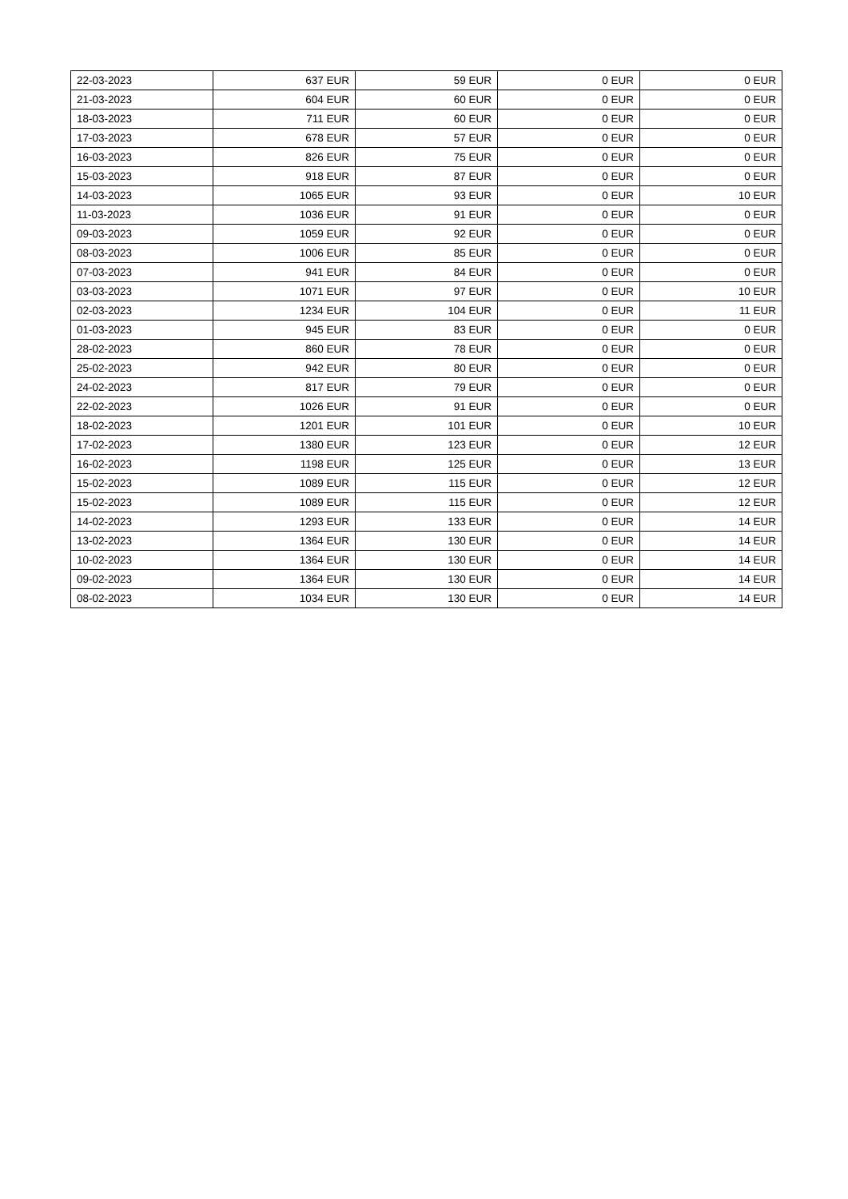| 22-03-2023 | 637 EUR | 59 EUR | 0 EUR | 0 EUR |
| 21-03-2023 | 604 EUR | 60 EUR | 0 EUR | 0 EUR |
| 18-03-2023 | 711 EUR | 60 EUR | 0 EUR | 0 EUR |
| 17-03-2023 | 678 EUR | 57 EUR | 0 EUR | 0 EUR |
| 16-03-2023 | 826 EUR | 75 EUR | 0 EUR | 0 EUR |
| 15-03-2023 | 918 EUR | 87 EUR | 0 EUR | 0 EUR |
| 14-03-2023 | 1065 EUR | 93 EUR | 0 EUR | 10 EUR |
| 11-03-2023 | 1036 EUR | 91 EUR | 0 EUR | 0 EUR |
| 09-03-2023 | 1059 EUR | 92 EUR | 0 EUR | 0 EUR |
| 08-03-2023 | 1006 EUR | 85 EUR | 0 EUR | 0 EUR |
| 07-03-2023 | 941 EUR | 84 EUR | 0 EUR | 0 EUR |
| 03-03-2023 | 1071 EUR | 97 EUR | 0 EUR | 10 EUR |
| 02-03-2023 | 1234 EUR | 104 EUR | 0 EUR | 11 EUR |
| 01-03-2023 | 945 EUR | 83 EUR | 0 EUR | 0 EUR |
| 28-02-2023 | 860 EUR | 78 EUR | 0 EUR | 0 EUR |
| 25-02-2023 | 942 EUR | 80 EUR | 0 EUR | 0 EUR |
| 24-02-2023 | 817 EUR | 79 EUR | 0 EUR | 0 EUR |
| 22-02-2023 | 1026 EUR | 91 EUR | 0 EUR | 0 EUR |
| 18-02-2023 | 1201 EUR | 101 EUR | 0 EUR | 10 EUR |
| 17-02-2023 | 1380 EUR | 123 EUR | 0 EUR | 12 EUR |
| 16-02-2023 | 1198 EUR | 125 EUR | 0 EUR | 13 EUR |
| 15-02-2023 | 1089 EUR | 115 EUR | 0 EUR | 12 EUR |
| 15-02-2023 | 1089 EUR | 115 EUR | 0 EUR | 12 EUR |
| 14-02-2023 | 1293 EUR | 133 EUR | 0 EUR | 14 EUR |
| 13-02-2023 | 1364 EUR | 130 EUR | 0 EUR | 14 EUR |
| 10-02-2023 | 1364 EUR | 130 EUR | 0 EUR | 14 EUR |
| 09-02-2023 | 1364 EUR | 130 EUR | 0 EUR | 14 EUR |
| 08-02-2023 | 1034 EUR | 130 EUR | 0 EUR | 14 EUR |